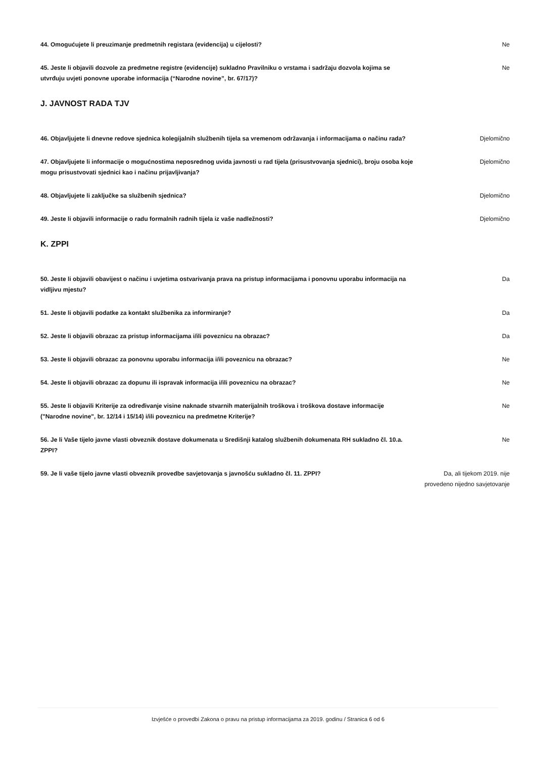44. Omogućujete li preuzimanje predmetnih registara (evidencija) u cijelosti? Ne
45. Jeste li objavili dozvole za predmetne registre (evidencije) sukladno Pravilniku o vrstama i sadržaju dozvola kojima se utvrđuju uvjeti ponovne uporabe informacija (“Narodne novine”, br. 67/17)?
Ne
J. JAVNOST RADA TJV
46. Objavljujete li dnevne redove sjednica kolegijalnih službenih tijela sa vremenom održavanja i informacijama o načinu rada?
Djelomično
47. Objavljujete li informacije o mogućnostima neposrednog uvida javnosti u rad tijela (prisustvovanja sjednici), broju osoba koje mogu prisustvovati sjednici kao i načinu prijavljivanja?
Djelomično
48. Objavljujete li zaključke sa službenih sjednica? Djelomično
49. Jeste li objavili informacije o radu formalnih radnih tijela iz vaše nadležnosti? Djelomično
K. ZPPI
50. Jeste li objavili obavijest o načinu i uvjetima ostvarivanja prava na pristup informacijama i ponovnu uporabu informacija na vidljivu mjestu?
Da
51. Jeste li objavili podatke za kontakt službenika za informiranje? Da
52. Jeste li objavili obrazac za pristup informacijama i/ili poveznicu na obrazac? Da
53. Jeste li objavili obrazac za ponovnu uporabu informacija i/ili poveznicu na obrazac? Ne
54. Jeste li objavili obrazac za dopunu ili ispravak informacija i/ili poveznicu na obrazac? Ne
55. Jeste li objavili Kriterije za određivanje visine naknade stvarnih materijalnih troškova i troškova dostave informacije ("Narodne novine", br. 12/14 i 15/14) i/ili poveznicu na predmetne Kriterije?
Ne
56. Je li Vaše tijelo javne vlasti obveznik dostave dokumenata u Središnji katalog službenih dokumenata RH sukladno čl. 10.a. ZPPI?
Ne
59. Je li vaše tijelo javne vlasti obveznik provedbe savjetovanja s javnošću sukladno čl. 11. ZPPI? Da, ali tijekom 2019. nije provedeno nijedno savjetovanje
Izvješće o provedbi Zakona o pravu na pristup informacijama za 2019. godinu / Stranica 6 od 6